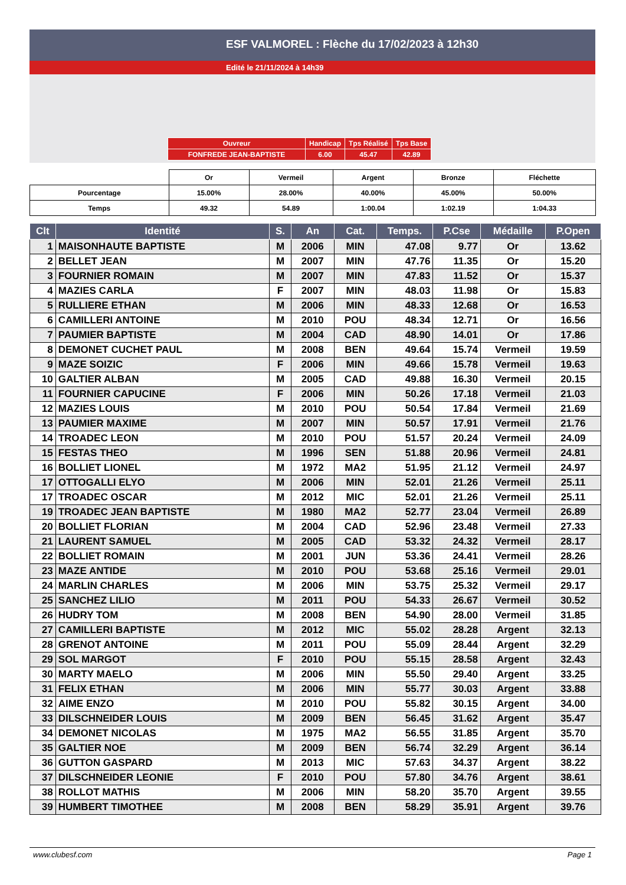ESF VALMOREL : Flèche du 17/02/2023 à 12h30
Edité le 21/11/2024 à 14h39
| Ouvreur | Handicap | Tps Réalisé | Tps Base |
| FONFREDE JEAN-BAPTISTE | 6.00 | 45.47 | 42.89 |
| | Or | Vermeil | Argent | Bronze | Fléchette |
| Pourcentage | 15.00% | 28.00% | 40.00% | 45.00% | 50.00% |
| Temps | 49.32 | 54.89 | 1:00.04 | 1:02.19 | 1:04.33 |
| Clt | Identité | S. | An | Cat. | Temps. | P.Cse | Médaille | P.Open |
| --- | --- | --- | --- | --- | --- | --- | --- | --- |
| 1 | MAISONHAUTE BAPTISTE | M | 2006 | MIN | 47.08 | 9.77 | Or | 13.62 |
| 2 | BELLET JEAN | M | 2007 | MIN | 47.76 | 11.35 | Or | 15.20 |
| 3 | FOURNIER ROMAIN | M | 2007 | MIN | 47.83 | 11.52 | Or | 15.37 |
| 4 | MAZIES CARLA | F | 2007 | MIN | 48.03 | 11.98 | Or | 15.83 |
| 5 | RULLIERE ETHAN | M | 2006 | MIN | 48.33 | 12.68 | Or | 16.53 |
| 6 | CAMILLERI ANTOINE | M | 2010 | POU | 48.34 | 12.71 | Or | 16.56 |
| 7 | PAUMIER BAPTISTE | M | 2004 | CAD | 48.90 | 14.01 | Or | 17.86 |
| 8 | DEMONET CUCHET PAUL | M | 2008 | BEN | 49.64 | 15.74 | Vermeil | 19.59 |
| 9 | MAZE SOIZIC | F | 2006 | MIN | 49.66 | 15.78 | Vermeil | 19.63 |
| 10 | GALTIER ALBAN | M | 2005 | CAD | 49.88 | 16.30 | Vermeil | 20.15 |
| 11 | FOURNIER CAPUCINE | F | 2006 | MIN | 50.26 | 17.18 | Vermeil | 21.03 |
| 12 | MAZIES LOUIS | M | 2010 | POU | 50.54 | 17.84 | Vermeil | 21.69 |
| 13 | PAUMIER MAXIME | M | 2007 | MIN | 50.57 | 17.91 | Vermeil | 21.76 |
| 14 | TROADEC LEON | M | 2010 | POU | 51.57 | 20.24 | Vermeil | 24.09 |
| 15 | FESTAS THEO | M | 1996 | SEN | 51.88 | 20.96 | Vermeil | 24.81 |
| 16 | BOLLIET LIONEL | M | 1972 | MA2 | 51.95 | 21.12 | Vermeil | 24.97 |
| 17 | OTTOGALLI ELYO | M | 2006 | MIN | 52.01 | 21.26 | Vermeil | 25.11 |
| 17 | TROADEC OSCAR | M | 2012 | MIC | 52.01 | 21.26 | Vermeil | 25.11 |
| 19 | TROADEC JEAN BAPTISTE | M | 1980 | MA2 | 52.77 | 23.04 | Vermeil | 26.89 |
| 20 | BOLLIET FLORIAN | M | 2004 | CAD | 52.96 | 23.48 | Vermeil | 27.33 |
| 21 | LAURENT SAMUEL | M | 2005 | CAD | 53.32 | 24.32 | Vermeil | 28.17 |
| 22 | BOLLIET ROMAIN | M | 2001 | JUN | 53.36 | 24.41 | Vermeil | 28.26 |
| 23 | MAZE ANTIDE | M | 2010 | POU | 53.68 | 25.16 | Vermeil | 29.01 |
| 24 | MARLIN CHARLES | M | 2006 | MIN | 53.75 | 25.32 | Vermeil | 29.17 |
| 25 | SANCHEZ LILIO | M | 2011 | POU | 54.33 | 26.67 | Vermeil | 30.52 |
| 26 | HUDRY TOM | M | 2008 | BEN | 54.90 | 28.00 | Vermeil | 31.85 |
| 27 | CAMILLERI BAPTISTE | M | 2012 | MIC | 55.02 | 28.28 | Argent | 32.13 |
| 28 | GRENOT ANTOINE | M | 2011 | POU | 55.09 | 28.44 | Argent | 32.29 |
| 29 | SOL MARGOT | F | 2010 | POU | 55.15 | 28.58 | Argent | 32.43 |
| 30 | MARTY MAELO | M | 2006 | MIN | 55.50 | 29.40 | Argent | 33.25 |
| 31 | FELIX ETHAN | M | 2006 | MIN | 55.77 | 30.03 | Argent | 33.88 |
| 32 | AIME ENZO | M | 2010 | POU | 55.82 | 30.15 | Argent | 34.00 |
| 33 | DILSCHNEIDER LOUIS | M | 2009 | BEN | 56.45 | 31.62 | Argent | 35.47 |
| 34 | DEMONET NICOLAS | M | 1975 | MA2 | 56.55 | 31.85 | Argent | 35.70 |
| 35 | GALTIER NOE | M | 2009 | BEN | 56.74 | 32.29 | Argent | 36.14 |
| 36 | GUTTON GASPARD | M | 2013 | MIC | 57.63 | 34.37 | Argent | 38.22 |
| 37 | DILSCHNEIDER LEONIE | F | 2010 | POU | 57.80 | 34.76 | Argent | 38.61 |
| 38 | ROLLOT MATHIS | M | 2006 | MIN | 58.20 | 35.70 | Argent | 39.55 |
| 39 | HUMBERT TIMOTHEE | M | 2008 | BEN | 58.29 | 35.91 | Argent | 39.76 |
www.clubesf.com Page 1